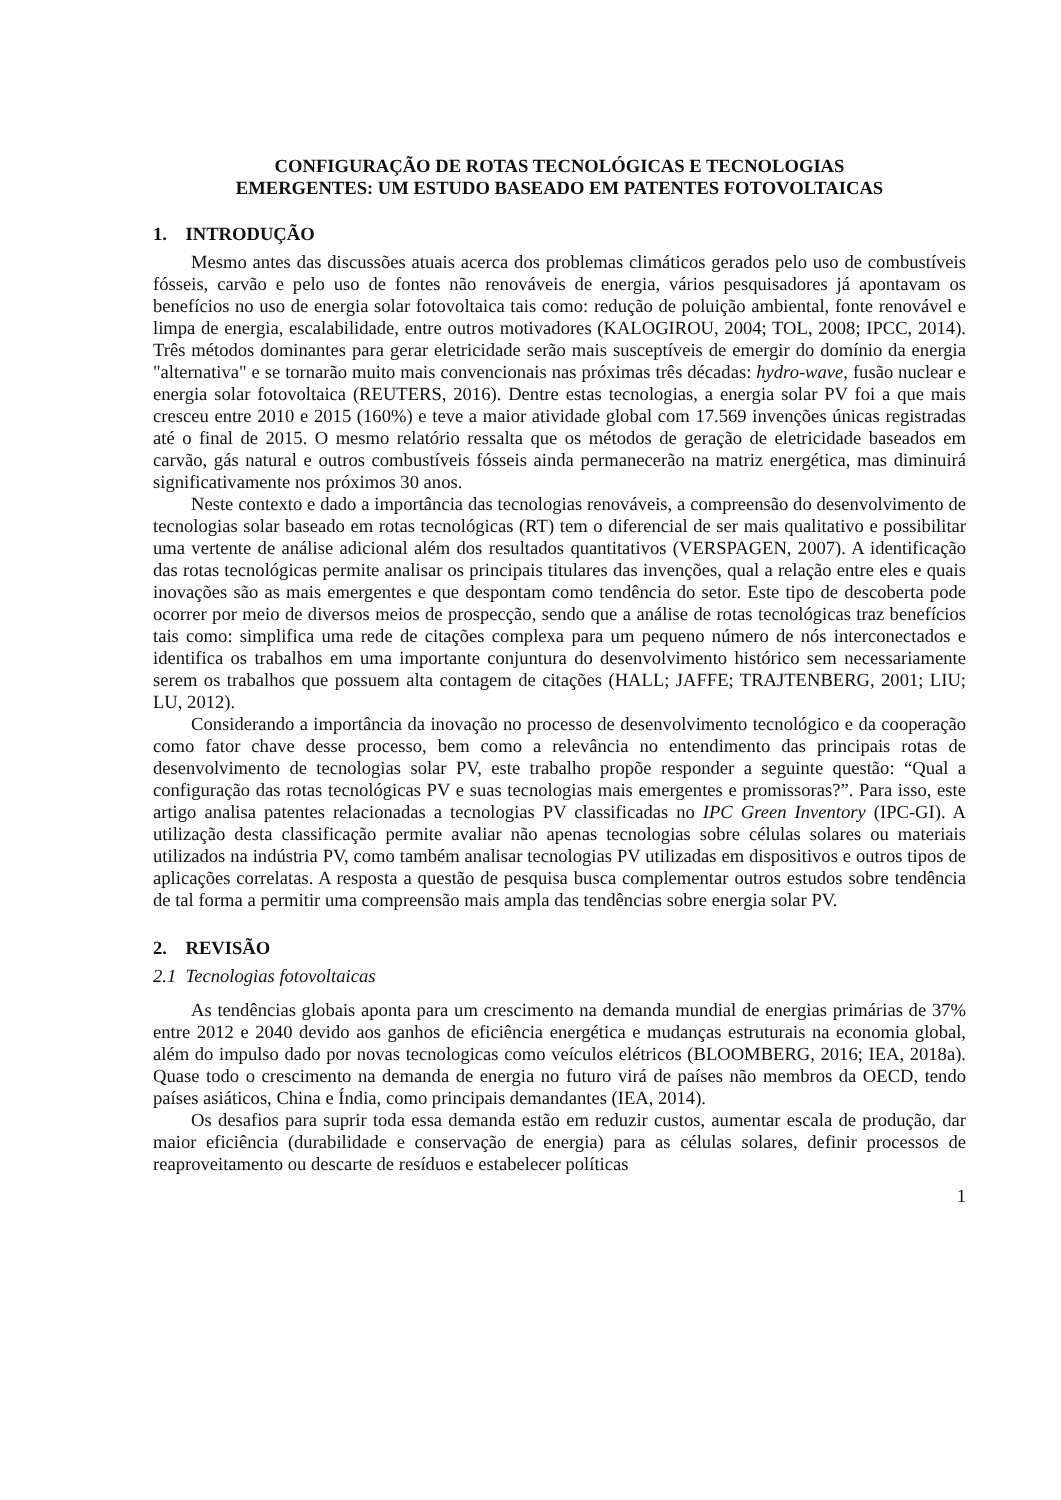CONFIGURAÇÃO DE ROTAS TECNOLÓGICAS E TECNOLOGIAS
EMERGENTES: UM ESTUDO BASEADO EM PATENTES FOTOVOLTAICAS
1. INTRODUÇÃO
Mesmo antes das discussões atuais acerca dos problemas climáticos gerados pelo uso de combustíveis fósseis, carvão e pelo uso de fontes não renováveis de energia, vários pesquisadores já apontavam os benefícios no uso de energia solar fotovoltaica tais como: redução de poluição ambiental, fonte renovável e limpa de energia, escalabilidade, entre outros motivadores (KALOGIROU, 2004; TOL, 2008; IPCC, 2014). Três métodos dominantes para gerar eletricidade serão mais susceptíveis de emergir do domínio da energia "alternativa" e se tornarão muito mais convencionais nas próximas três décadas: hydro-wave, fusão nuclear e energia solar fotovoltaica (REUTERS, 2016). Dentre estas tecnologias, a energia solar PV foi a que mais cresceu entre 2010 e 2015 (160%) e teve a maior atividade global com 17.569 invenções únicas registradas até o final de 2015. O mesmo relatório ressalta que os métodos de geração de eletricidade baseados em carvão, gás natural e outros combustíveis fósseis ainda permanecerão na matriz energética, mas diminuirá significativamente nos próximos 30 anos.
Neste contexto e dado a importância das tecnologias renováveis, a compreensão do desenvolvimento de tecnologias solar baseado em rotas tecnológicas (RT) tem o diferencial de ser mais qualitativo e possibilitar uma vertente de análise adicional além dos resultados quantitativos (VERSPAGEN, 2007). A identificação das rotas tecnológicas permite analisar os principais titulares das invenções, qual a relação entre eles e quais inovações são as mais emergentes e que despontam como tendência do setor. Este tipo de descoberta pode ocorrer por meio de diversos meios de prospecção, sendo que a análise de rotas tecnológicas traz benefícios tais como: simplifica uma rede de citações complexa para um pequeno número de nós interconectados e identifica os trabalhos em uma importante conjuntura do desenvolvimento histórico sem necessariamente serem os trabalhos que possuem alta contagem de citações (HALL; JAFFE; TRAJTENBERG, 2001; LIU; LU, 2012).
Considerando a importância da inovação no processo de desenvolvimento tecnológico e da cooperação como fator chave desse processo, bem como a relevância no entendimento das principais rotas de desenvolvimento de tecnologias solar PV, este trabalho propõe responder a seguinte questão: “Qual a configuração das rotas tecnológicas PV e suas tecnologias mais emergentes e promissoras?”. Para isso, este artigo analisa patentes relacionadas a tecnologias PV classificadas no IPC Green Inventory (IPC-GI). A utilização desta classificação permite avaliar não apenas tecnologias sobre células solares ou materiais utilizados na indústria PV, como também analisar tecnologias PV utilizadas em dispositivos e outros tipos de aplicações correlatas. A resposta a questão de pesquisa busca complementar outros estudos sobre tendência de tal forma a permitir uma compreensão mais ampla das tendências sobre energia solar PV.
2. REVISÃO
2.1 Tecnologias fotovoltaicas
As tendências globais aponta para um crescimento na demanda mundial de energias primárias de 37% entre 2012 e 2040 devido aos ganhos de eficiência energética e mudanças estruturais na economia global, além do impulso dado por novas tecnologicas como veículos elétricos (BLOOMBERG, 2016; IEA, 2018a). Quase todo o crescimento na demanda de energia no futuro virá de países não membros da OECD, tendo países asiáticos, China e Índia, como principais demandantes (IEA, 2014).
Os desafios para suprir toda essa demanda estão em reduzir custos, aumentar escala de produção, dar maior eficiência (durabilidade e conservação de energia) para as células solares, definir processos de reaproveitamento ou descarte de resíduos e estabelecer políticas
1